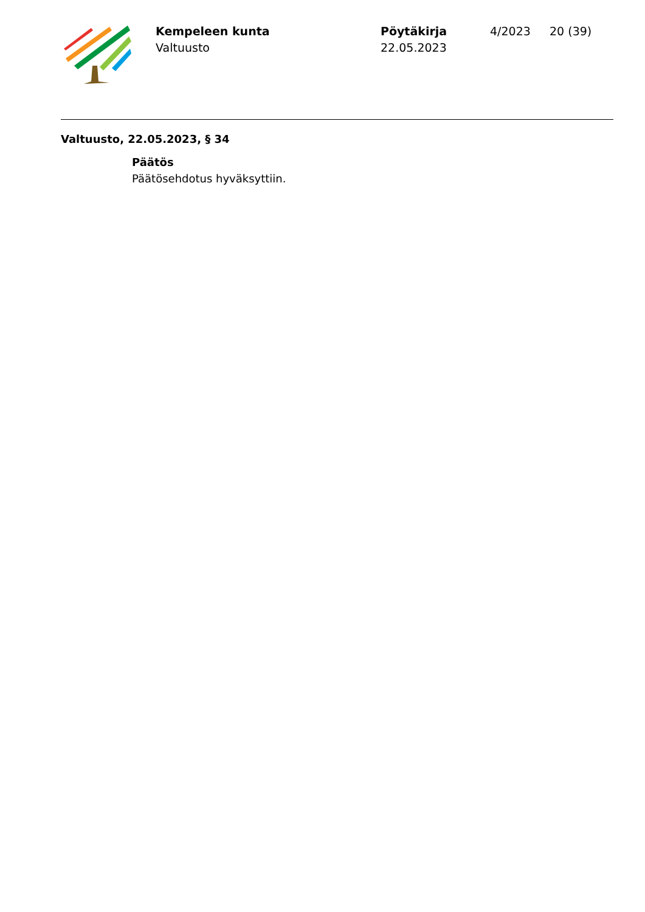Kempeleen kunta
Valtuusto
Pöytäkirja
22.05.2023
4/2023 20 (39)
Valtuusto, 22.05.2023, § 34
Päätös
Päätösehdotus hyväksyttiin.